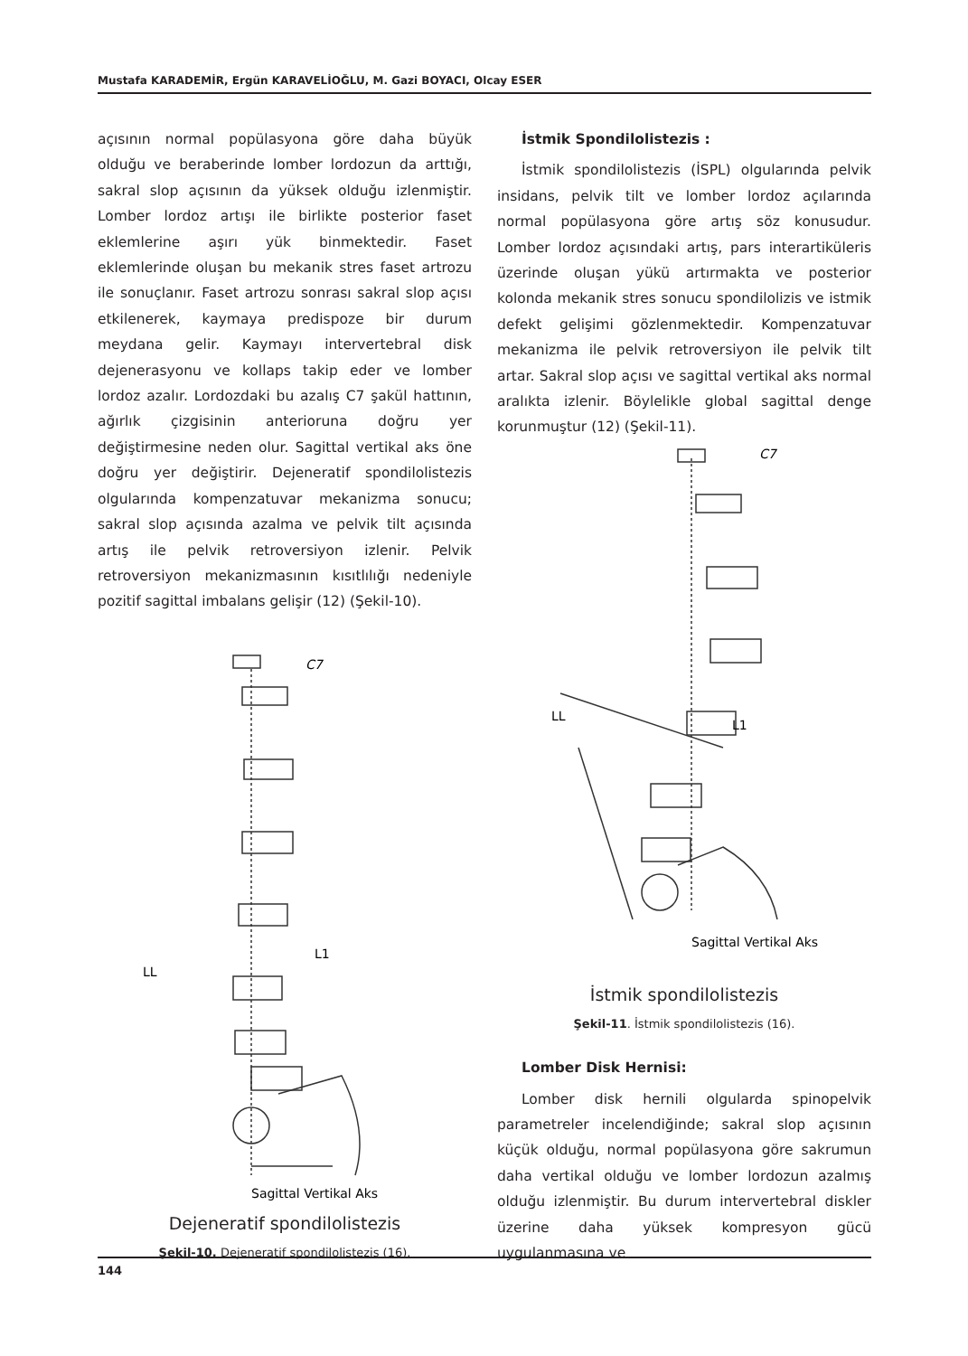Mustafa KARADEMİR, Ergün KARAVELİOĞLU, M. Gazi BOYACI, Olcay ESER
açısının normal popülasyona göre daha büyük olduğu ve beraberinde lomber lordozun da arttığı, sakral slop açısının da yüksek olduğu izlenmiştir. Lomber lordoz artışı ile birlikte posterior faset eklemlerine aşırı yük binmektedir. Faset eklemlerinde oluşan bu mekanik stres faset artrozu ile sonuçlanır. Faset artrozu sonrası sakral slop açısı etkilenerek, kaymaya predispoze bir durum meydana gelir. Kaymayı intervertebral disk dejenerasyonu ve kollaps takip eder ve lomber lordoz azalır. Lordozdaki bu azalış C7 şakül hattının, ağırlık çizgisinin anterioruna doğru yer değiştirmesine neden olur. Sagittal vertikal aks öne doğru yer değiştirir. Dejeneratif spondilolistezis olgularında kompenzatuvar mekanizma sonucu; sakral slop açısında azalma ve pelvik tilt açısında artış ile pelvik retroversiyon izlenir. Pelvik retroversiyon mekanizmasının kısıtlılığı nedeniyle pozitif sagittal imbalans gelişir (12) (Şekil-10).
C7
L1
LL
Sagittal Vertikal Aks
Dejeneratif spondilolistezis
Şekil-10. Dejeneratif spondilolistezis (16).
İstmik Spondilolistezis :
İstmik spondilolistezis (İSPL) olgularında pelvik insidans, pelvik tilt ve lomber lordoz açılarında normal popülasyona göre artış söz konusudur. Lomber lordoz açısındaki artış, pars interartiküleris üzerinde oluşan yükü artırmakta ve posterior kolonda mekanik stres sonucu spondilolizis ve istmik defekt gelişimi gözlenmektedir. Kompenzatuvar mekanizma ile pelvik retroversiyon ile pelvik tilt artar. Sakral slop açısı ve sagittal vertikal aks normal aralıkta izlenir. Böylelikle global sagittal denge korunmuştur (12) (Şekil-11).
C7
L1
LL
Sagittal Vertikal Aks
İstmik spondilolistezis
Şekil-11. İstmik spondilolistezis (16).
Lomber Disk Hernisi:
Lomber disk hernili olgularda spinopelvik parametreler incelendiğinde; sakral slop açısının küçük olduğu, normal popülasyona göre sakrumun daha vertikal olduğu ve lomber lordozun azalmış olduğu izlenmiştir. Bu durum intervertebral diskler üzerine daha yüksek kompresyon gücü uygulanmasına ve
144